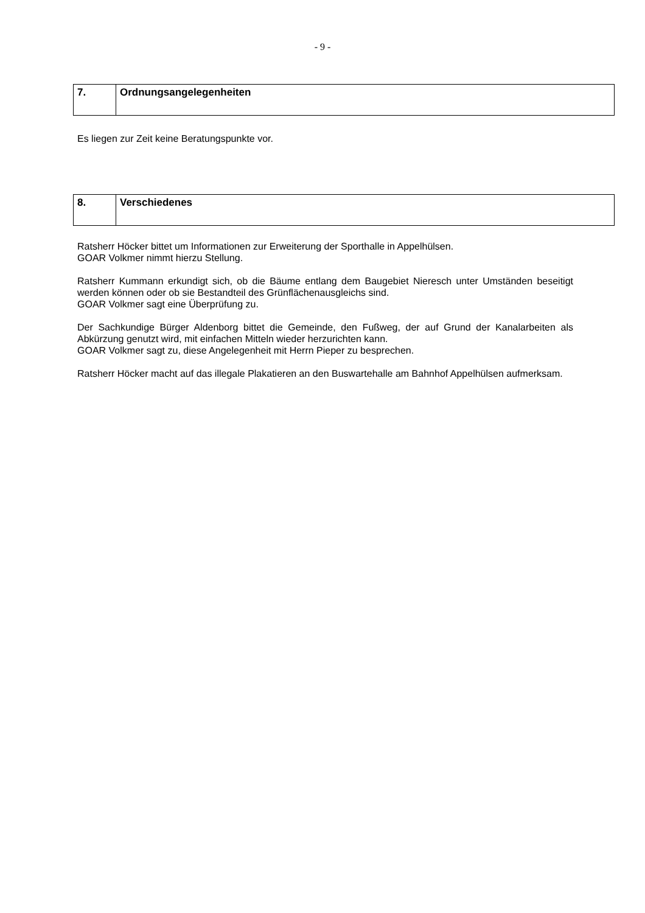- 9 -
| 7. | Ordnungsangelegenheiten |
Es liegen zur Zeit keine Beratungspunkte vor.
| 8. | Verschiedenes |
Ratsherr Höcker bittet um Informationen zur Erweiterung der Sporthalle in Appelhülsen.
GOAR Volkmer nimmt hierzu Stellung.
Ratsherr Kummann erkundigt sich, ob die Bäume entlang dem Baugebiet Nieresch unter Umständen beseitigt werden können oder ob sie Bestandteil des Grünflächenausgleichs sind.
GOAR Volkmer sagt eine Überprüfung zu.
Der Sachkundige Bürger Aldenborg bittet die Gemeinde, den Fußweg, der auf Grund der Kanalarbeiten als Abkürzung genutzt wird, mit einfachen Mitteln wieder herzurichten kann.
GOAR Volkmer sagt zu, diese Angelegenheit mit Herrn Pieper zu besprechen.
Ratsherr Höcker macht auf das illegale Plakatieren an den Buswartehalle am Bahnhof Appelhülsen aufmerksam.